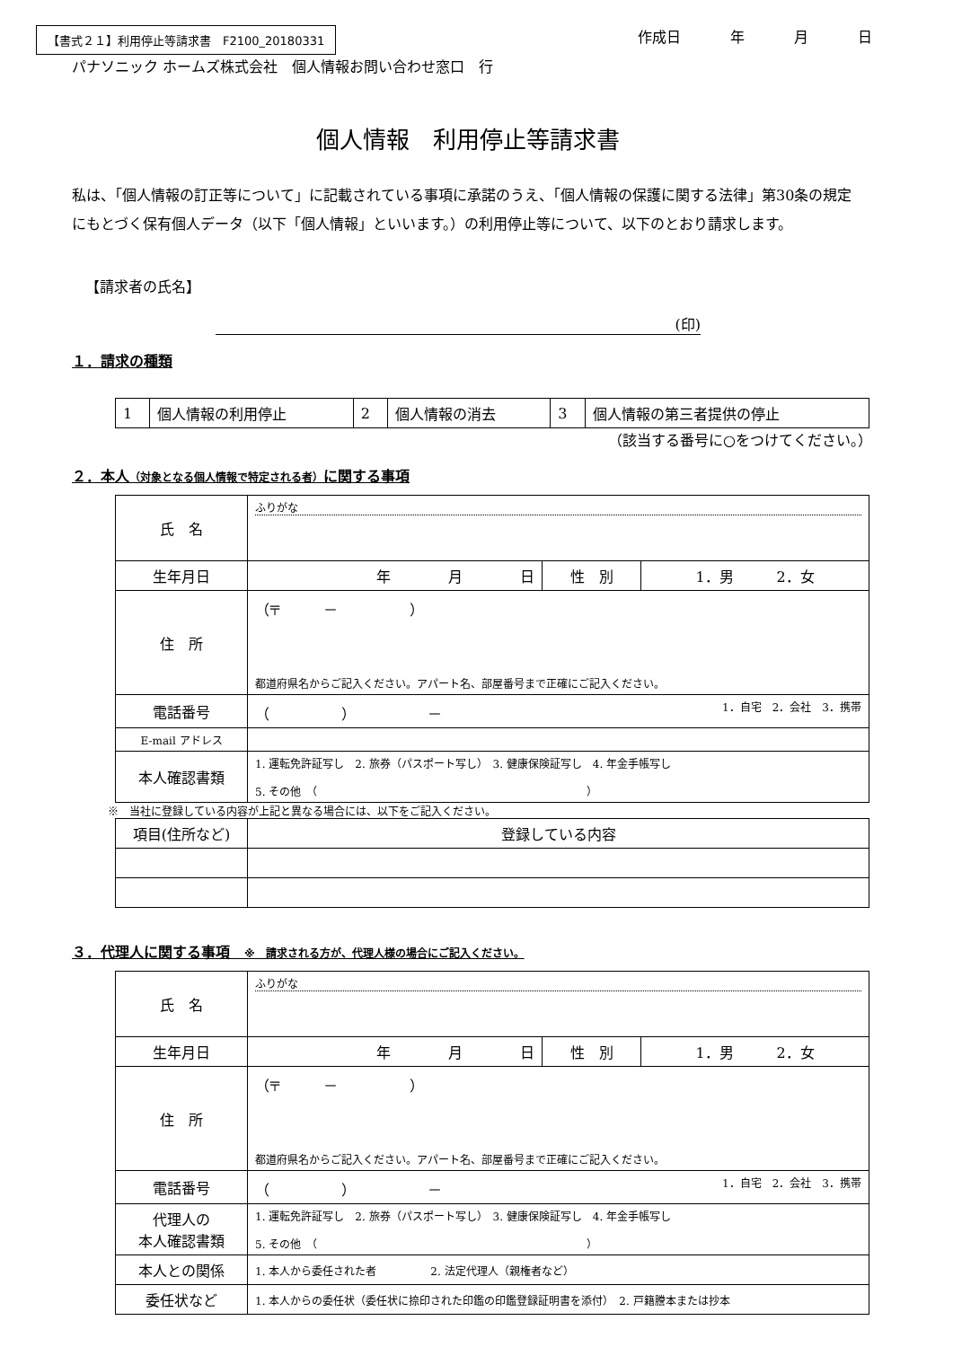【書式２１】利用停止等請求書　F2100_20180331
作成日 年 月 日
パナソニック ホームズ株式会社　個人情報お問い合わせ窓口　行
個人情報　利用停止等請求書
私は、「個人情報の訂正等について」に記載されている事項に承諾のうえ、「個人情報の保護に関する法律」第30条の規定にもとづく保有個人データ（以下「個人情報」といいます。）の利用停止等について、以下のとおり請求します。
【請求者の氏名】
(印)
１．請求の種類
| 1 | 個人情報の利用停止 | 2 | 個人情報の消去 | 3 | 個人情報の第三者提供の停止 |
（該当する番号に○をつけてください。）
２．本人（対象となる個人情報で特定される者）に関する事項
| 氏 名 | ふりがな | | |
| 生年月日 | 年 月 日 | 性 別 | 1．男 2．女 |
| 住 所 | （〒 － ） 都道府県名からご記入ください。アパート名、部屋番号まで正確にご記入ください。 | | |
| 電話番号 | （ ） － 1．自宅 2．会社 3．携帯 | | |
| E-mail アドレス | | | |
| 本人確認書類 | 1. 運転免許証写し 2. 旅券（パスポート写し） 3. 健康保険証写し 4. 年金手帳写し 5. その他 （ ） | | |
※　当社に登録している内容が上記と異なる場合には、以下をご記入ください。
| 項目(住所など) | 登録している内容 |
３．代理人に関する事項　※　請求される方が、代理人様の場合にご記入ください。
| 氏 名 | ふりがな | | |
| 生年月日 | 年 月 日 | 性 別 | 1．男 2．女 |
| 住 所 | （〒 － ） 都道府県名からご記入ください。アパート名、部屋番号まで正確にご記入ください。 | | |
| 電話番号 | （ ） － 1．自宅 2．会社 3．携帯 | | |
| 代理人の 本人確認書類 | 1. 運転免許証写し 2. 旅券（パスポート写し） 3. 健康保険証写し 4. 年金手帳写し 5. その他 （ ） | | |
| 本人との関係 | 1. 本人から委任された者 2. 法定代理人（親権者など） | | |
| 委任状など | 1. 本人からの委任状（委任状に捺印された印鑑の印鑑登録証明書を添付） 2. 戸籍謄本または抄本 | | |